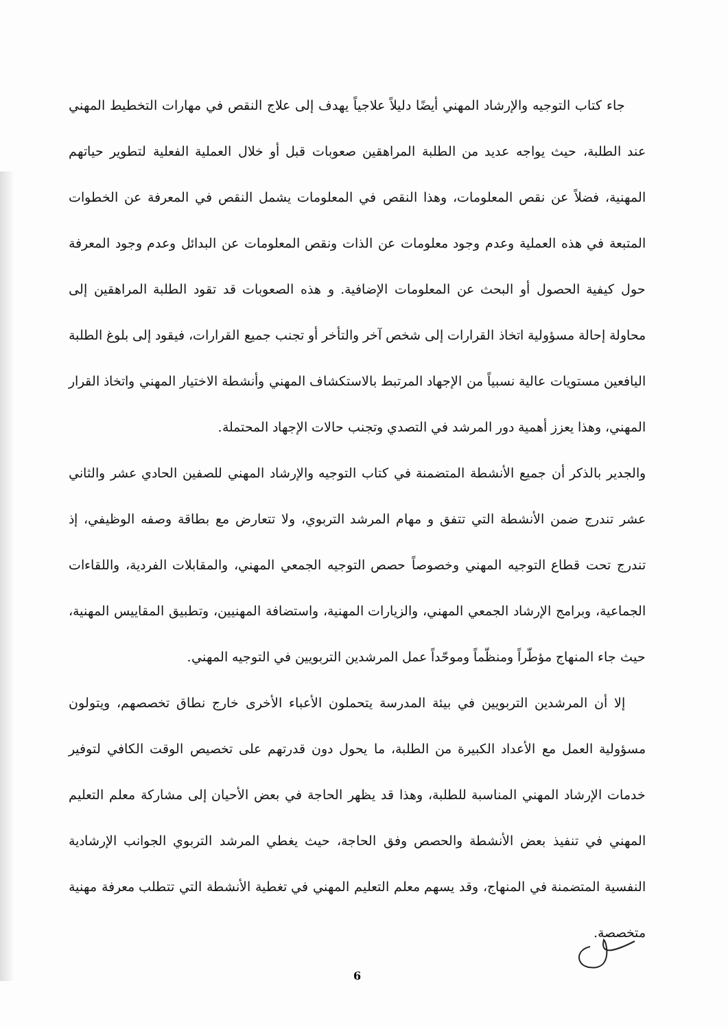جاء كتاب التوجيه والإرشاد المهني أيضًا دليلاً علاجياً يهدف إلى علاج النقص في مهارات التخطيط المهني عند الطلبة، حيث يواجه عديد من الطلبة المراهقين صعوبات قبل أو خلال العملية الفعلية لتطوير حياتهم المهنية، فضلاً عن نقص المعلومات، وهذا النقص في المعلومات يشمل النقص في المعرفة عن الخطوات المتبعة في هذه العملية وعدم وجود معلومات عن الذات ونقص المعلومات عن البدائل وعدم وجود المعرفة حول كيفية الحصول أو البحث عن المعلومات الإضافية. و هذه الصعوبات قد تقود الطلبة المراهقين إلى محاولة إحالة مسؤولية اتخاذ القرارات إلى شخص آخر والتأخر أو تجنب جميع القرارات، فيقود إلى بلوغ الطلبة اليافعين مستويات عالية نسبياً من الإجهاد المرتبط بالاستكشاف المهني وأنشطة الاختيار المهني واتخاذ القرار المهني، وهذا يعزز أهمية دور المرشد في التصدي وتجنب حالات الإجهاد المحتملة.
والجدير بالذكر أن جميع الأنشطة المتضمنة في كتاب التوجيه والإرشاد المهني للصفين الحادي عشر والثاني عشر تندرج ضمن الأنشطة التي تتفق و مهام المرشد التربوي، ولا تتعارض مع بطاقة وصفه الوظيفي، إذ تندرج تحت قطاع التوجيه المهني وخصوصاً حصص التوجيه الجمعي المهني، والمقابلات الفردية، واللقاءات الجماعية، وبرامج الإرشاد الجمعي المهني، والزيارات المهنية، واستضافة المهنيين، وتطبيق المقاييس المهنية، حيث جاء المنهاج مؤطّراً ومنظّماً وموحّداً عمل المرشدين التربويين في التوجيه المهني.
إلا أن المرشدين التربويين في بيئة المدرسة يتحملون الأعباء الأخرى خارج نطاق تخصصهم، ويتولون مسؤولية العمل مع الأعداد الكبيرة من الطلبة، ما يحول دون قدرتهم على تخصيص الوقت الكافي لتوفير خدمات الإرشاد المهني المناسبة للطلبة، وهذا قد يظهر الحاجة في بعض الأحيان إلى مشاركة معلم التعليم المهني في تنفيذ بعض الأنشطة والحصص وفق الحاجة، حيث يغطي المرشد التربوي الجوانب الإرشادية النفسية المتضمنة في المنهاج، وقد يسهم معلم التعليم المهني في تغطية الأنشطة التي تتطلب معرفة مهنية متخصصة.
6